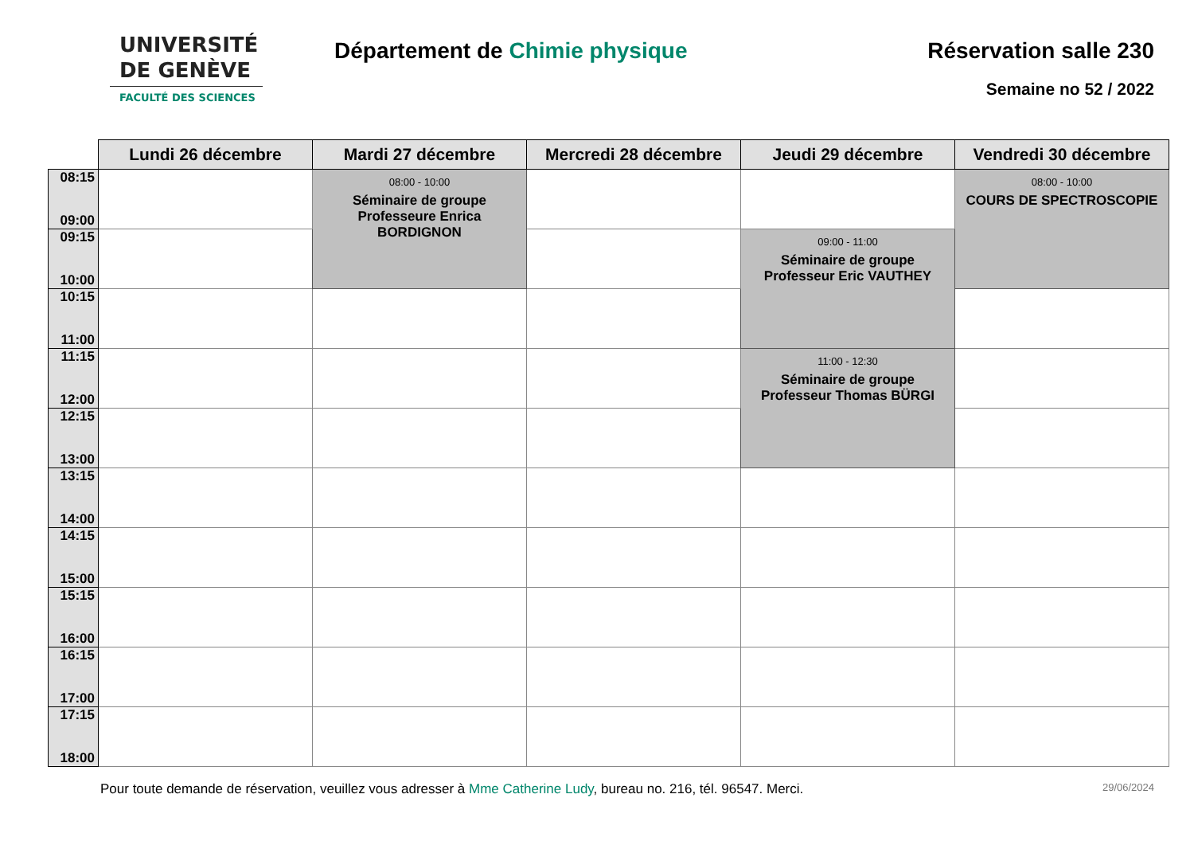UNIVERSITÉ
DE GENÈVE
FACULTÉ DES SCIENCES
Département de Chimie physique Réservation salle 230
Semaine no 52 / 2022
| | Lundi 26 décembre | Mardi 27 décembre | Mercredi 28 décembre | Jeudi 29 décembre | Vendredi 30 décembre |
| --- | --- | --- | --- | --- | --- |
| 08:15 09:00 | | 08:00 - 10:00 Séminaire de groupe Professeure Enrica BORDIGNON | | | 08:00 - 10:00 COURS DE SPECTROSCOPIE |
| 09:15 10:00 | | | | 09:00 - 11:00 Séminaire de groupe Professeur Eric VAUTHEY | |
| 10:15 11:00 | | | | | |
| 11:15 12:00 | | | | 11:00 - 12:30 Séminaire de groupe Professeur Thomas BÜRGI | |
| 12:15 13:00 | | | | | |
| 13:15 14:00 | | | | | |
| 14:15 15:00 | | | | | |
| 15:15 16:00 | | | | | |
| 16:15 17:00 | | | | | |
| 17:15 18:00 | | | | | |
Pour toute demande de réservation, veuillez vous adresser à Mme Catherine Ludy, bureau no. 216, tél. 96547. Merci.
29/06/2024